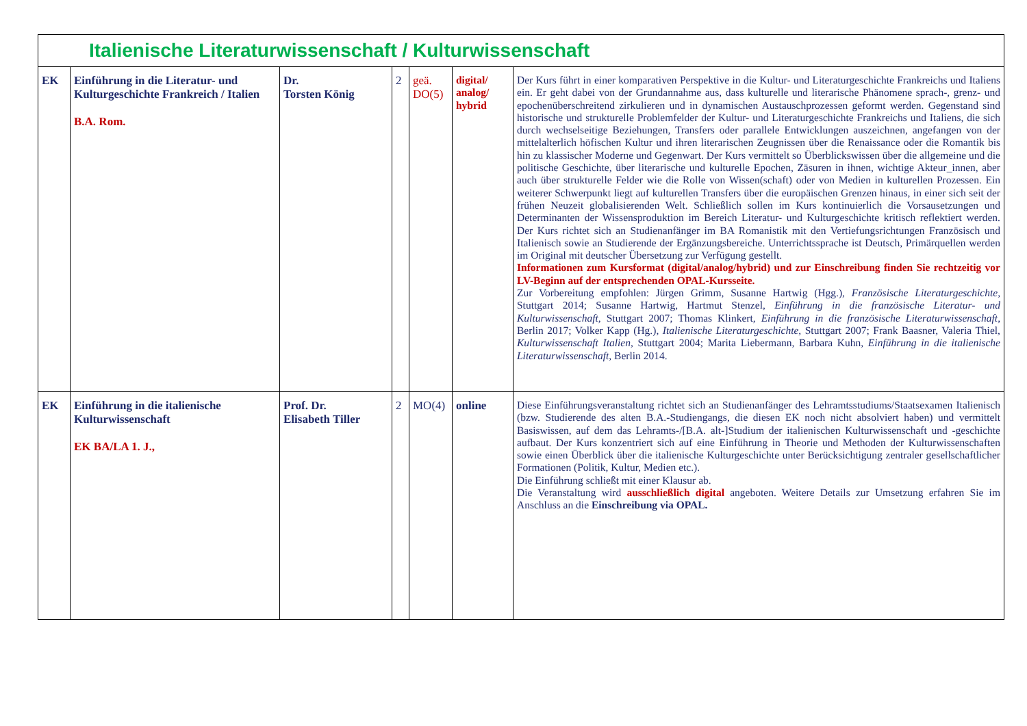| Italienische Literaturwissenschaft / Kulturwissenschaft | | | | | | |
| EK | Einführung in die Literatur- und Kulturgeschichte Frankreich / Italien B.A. Rom. | Dr. Torsten König | 2 | geä. DO(5) | digital/ analog/ hybrid | Der Kurs führt in einer komparativen Perspektive in die Kultur- und Literaturgeschichte Frankreichs und Italiens ein. Er geht dabei von der Grundannahme aus, dass kulturelle und literarische Phänomene sprach-, grenz- und epochenüberschreitend zirkulieren und in dynamischen Austauschprozessen geformt werden. Gegenstand sind historische und strukturelle Problemfelder der Kultur- und Literaturgeschichte Frankreichs und Italiens, die sich durch wechselseitige Beziehungen, Transfers oder parallele Entwicklungen auszeichnen, angefangen von der mittelalterlich höfischen Kultur und ihren literarischen Zeugnissen über die Renaissance oder die Romantik bis hin zu klassischer Moderne und Gegenwart. Der Kurs vermittelt so Überblickswissen über die allgemeine und die politische Geschichte, über literarische und kulturelle Epochen, Zäsuren in ihnen, wichtige Akteur_innen, aber auch über strukturelle Felder wie die Rolle von Wissen(schaft) oder von Medien in kulturellen Prozessen. Ein weiterer Schwerpunkt liegt auf kulturellen Transfers über die europäischen Grenzen hinaus, in einer sich seit der frühen Neuzeit globalisierenden Welt. Schließlich sollen im Kurs kontinuierlich die Vorsausetzungen und Determinanten der Wissensproduktion im Bereich Literatur- und Kulturgeschichte kritisch reflektiert werden. Der Kurs richtet sich an Studienanfänger im BA Romanistik mit den Vertiefungsrichtungen Französisch und Italienisch sowie an Studierende der Ergänzungsbereiche. Unterrichtssprache ist Deutsch, Primärquellen werden im Original mit deutscher Übersetzung zur Verfügung gestellt. Informationen zum Kursformat (digital/analog/hybrid) und zur Einschreibung finden Sie rechtzeitig vor LV-Beginn auf der entsprechenden OPAL-Kursseite. Zur Vorbereitung empfohlen: Jürgen Grimm, Susanne Hartwig (Hgg.), Französische Literaturgeschichte , Stuttgart 2014; Susanne Hartwig, Hartmut Stenzel, Einführung in die französische Literatur- und Kulturwissenschaft , Stuttgart 2007; Thomas Klinkert, Einführung in die französische Literaturwissenschaft , Berlin 2017; Volker Kapp (Hg.), Italienische Literaturgeschichte , Stuttgart 2007; Frank Baasner, Valeria Thiel, Kulturwissenschaft Italien , Stuttgart 2004; Marita Liebermann, Barbara Kuhn, Einführung in die italienische Literaturwissenschaft , Berlin 2014. |
| EK | Einführung in die italienische Kulturwissenschaft EK BA/LA 1. J., | Prof. Dr. Elisabeth Tiller | 2 | MO(4) | online | Diese Einführungsveranstaltung richtet sich an Studienanfänger des Lehramtsstudiums/Staatsexamen Italienisch (bzw. Studierende des alten B.A.-Studiengangs, die diesen EK noch nicht absolviert haben) und vermittelt Basiswissen, auf dem das Lehramts-/[B.A. alt-]Studium der italienischen Kulturwissenschaft und -geschichte aufbaut. Der Kurs konzentriert sich auf eine Einführung in Theorie und Methoden der Kulturwissenschaften sowie einen Überblick über die italienische Kulturgeschichte unter Berücksichtigung zentraler gesellschaftlicher Formationen (Politik, Kultur, Medien etc.). Die Einführung schließt mit einer Klausur ab. Die Veranstaltung wird ausschließlich digital angeboten. Weitere Details zur Umsetzung erfahren Sie im Anschluss an die Einschreibung via OPAL. |